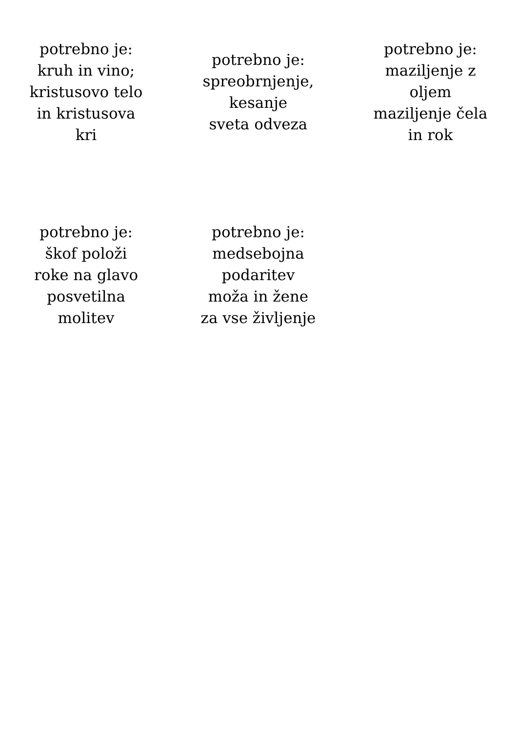potrebno je:
kruh in vino;
kristusovo telo
in kristusova
kri
potrebno je:
spreobrnjenje,
kesanje
sveta odveza
potrebno je:
maziljenje z
oljem
maziljenje čela
in rok
potrebno je:
škof položi
roke na glavo
posvetilna
molitev
potrebno je:
medsebojna
podaritev
moža in žene
za vse življenje